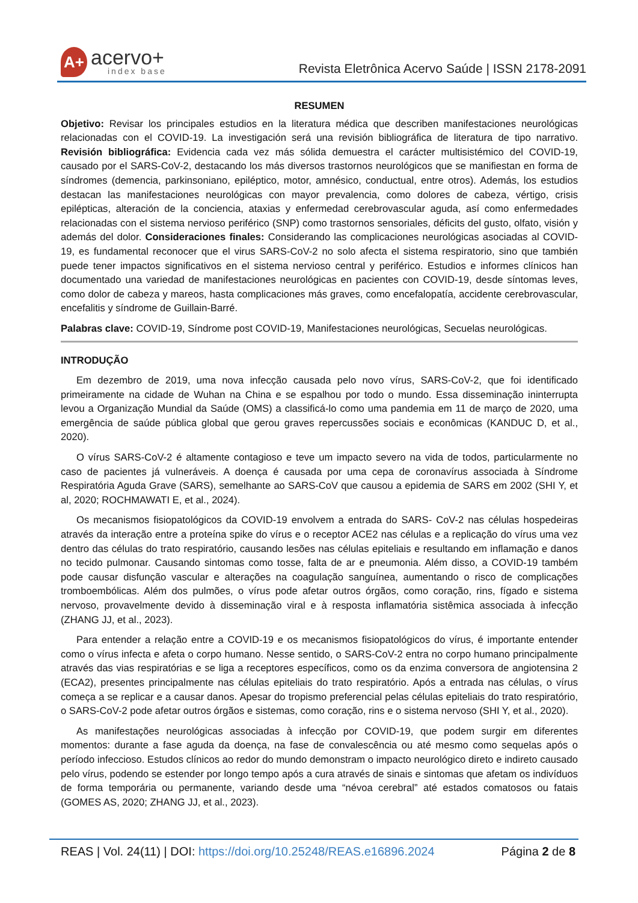A+
acervo+
index base
Revista Eletrônica Acervo Saúde | ISSN 2178-2091
RESUMEN
Objetivo: Revisar los principales estudios en la literatura médica que describen manifestaciones neurológicas relacionadas con el COVID-19. La investigación será una revisión bibliográfica de literatura de tipo narrativo. Revisión bibliográfica: Evidencia cada vez más sólida demuestra el carácter multisistémico del COVID-19, causado por el SARS-CoV-2, destacando los más diversos trastornos neurológicos que se manifiestan en forma de síndromes (demencia, parkinsoniano, epiléptico, motor, amnésico, conductual, entre otros). Además, los estudios destacan las manifestaciones neurológicas con mayor prevalencia, como dolores de cabeza, vértigo, crisis epilépticas, alteración de la conciencia, ataxias y enfermedad cerebrovascular aguda, así como enfermedades relacionadas con el sistema nervioso periférico (SNP) como trastornos sensoriales, déficits del gusto, olfato, visión y además del dolor. Consideraciones finales: Considerando las complicaciones neurológicas asociadas al COVID-19, es fundamental reconocer que el virus SARS-CoV-2 no solo afecta el sistema respiratorio, sino que también puede tener impactos significativos en el sistema nervioso central y periférico. Estudios e informes clínicos han documentado una variedad de manifestaciones neurológicas en pacientes con COVID-19, desde síntomas leves, como dolor de cabeza y mareos, hasta complicaciones más graves, como encefalopatía, accidente cerebrovascular, encefalitis y síndrome de Guillain-Barré.
Palabras clave: COVID-19, Síndrome post COVID-19, Manifestaciones neurológicas, Secuelas neurológicas.
INTRODUÇÃO
Em dezembro de 2019, uma nova infecção causada pelo novo vírus, SARS-CoV-2, que foi identificado primeiramente na cidade de Wuhan na China e se espalhou por todo o mundo. Essa disseminação ininterrupta levou a Organização Mundial da Saúde (OMS) a classificá-lo como uma pandemia em 11 de março de 2020, uma emergência de saúde pública global que gerou graves repercussões sociais e econômicas (KANDUC D, et al., 2020).
O vírus SARS-CoV-2 é altamente contagioso e teve um impacto severo na vida de todos, particularmente no caso de pacientes já vulneráveis. A doença é causada por uma cepa de coronavírus associada à Síndrome Respiratória Aguda Grave (SARS), semelhante ao SARS-CoV que causou a epidemia de SARS em 2002 (SHI Y, et al, 2020; ROCHMAWATI E, et al., 2024).
Os mecanismos fisiopatológicos da COVID-19 envolvem a entrada do SARS- CoV-2 nas células hospedeiras através da interação entre a proteína spike do vírus e o receptor ACE2 nas células e a replicação do vírus uma vez dentro das células do trato respiratório, causando lesões nas células epiteliais e resultando em inflamação e danos no tecido pulmonar. Causando sintomas como tosse, falta de ar e pneumonia. Além disso, a COVID-19 também pode causar disfunção vascular e alterações na coagulação sanguínea, aumentando o risco de complicações tromboembólicas. Além dos pulmões, o vírus pode afetar outros órgãos, como coração, rins, fígado e sistema nervoso, provavelmente devido à disseminação viral e à resposta inflamatória sistêmica associada à infecção (ZHANG JJ, et al., 2023).
Para entender a relação entre a COVID-19 e os mecanismos fisiopatológicos do vírus, é importante entender como o vírus infecta e afeta o corpo humano. Nesse sentido, o SARS-CoV-2 entra no corpo humano principalmente através das vias respiratórias e se liga a receptores específicos, como os da enzima conversora de angiotensina 2 (ECA2), presentes principalmente nas células epiteliais do trato respiratório. Após a entrada nas células, o vírus começa a se replicar e a causar danos. Apesar do tropismo preferencial pelas células epiteliais do trato respiratório, o SARS-CoV-2 pode afetar outros órgãos e sistemas, como coração, rins e o sistema nervoso (SHI Y, et al., 2020).
As manifestações neurológicas associadas à infecção por COVID-19, que podem surgir em diferentes momentos: durante a fase aguda da doença, na fase de convalescência ou até mesmo como sequelas após o período infeccioso. Estudos clínicos ao redor do mundo demonstram o impacto neurológico direto e indireto causado pelo vírus, podendo se estender por longo tempo após a cura através de sinais e sintomas que afetam os indivíduos de forma temporária ou permanente, variando desde uma “névoa cerebral” até estados comatosos ou fatais (GOMES AS, 2020; ZHANG JJ, et al., 2023).
REAS | Vol. 24(11) | DOI: https://doi.org/10.25248/REAS.e16896.2024 Página 2 de 8